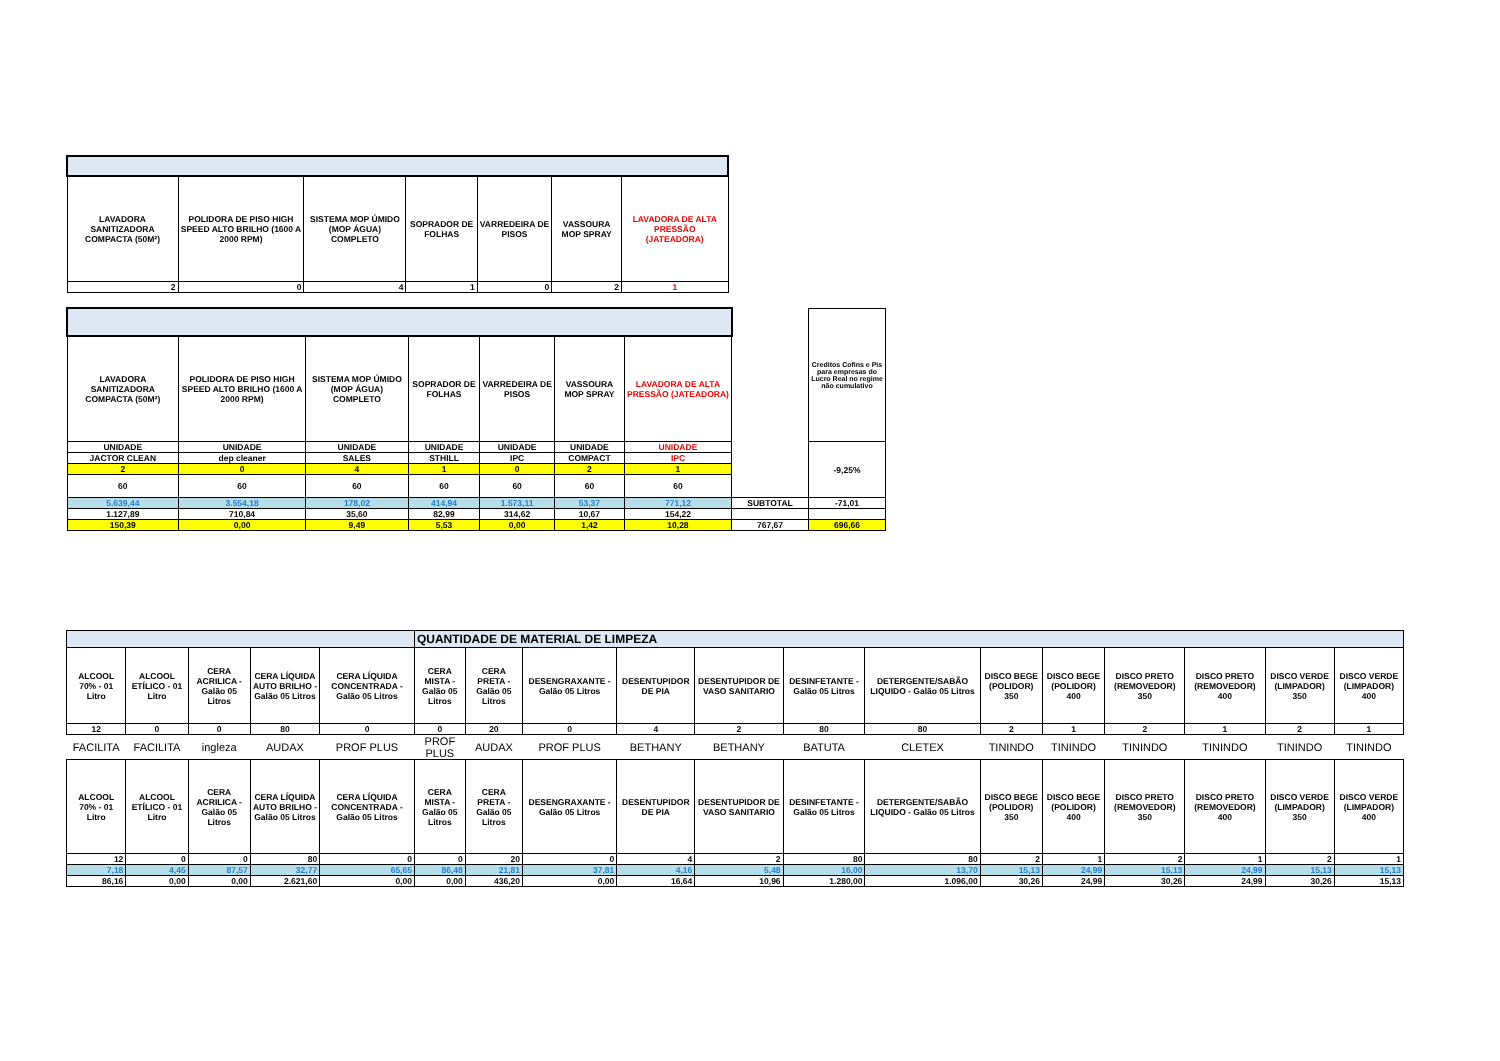| LAVADORA SANITIZADORA COMPACTA (50M²) | POLIDORA DE PISO HIGH SPEED ALTO BRILHO (1600 A 2000 RPM) | SISTEMA MOP ÚMIDO (MOP ÁGUA) COMPLETO | SOPRADOR DE FOLHAS | VARREDEIRA DE PISOS | VASSOURA MOP SPRAY | LAVADORA DE ALTA PRESSÃO (JATEADORA) |
| 2 | 0 | 4 | 1 | 0 | 2 | 1 |
| | | | | | | | | Creditos Cofins e Pis para empresas do Lucro Real no regime não cumulativo |
| LAVADORA SANITIZADORA COMPACTA (50M²) | POLIDORA DE PISO HIGH SPEED ALTO BRILHO (1600 A 2000 RPM) | SISTEMA MOP ÚMIDO (MOP ÁGUA) COMPLETO | SOPRADOR DE FOLHAS | VARREDEIRA DE PISOS | VASSOURA MOP SPRAY | LAVADORA DE ALTA PRESSÃO (JATEADORA) | | |
| UNIDADE | UNIDADE | UNIDADE | UNIDADE | UNIDADE | UNIDADE | UNIDADE | | -9,25% |
| JACTOR CLEAN | dep cleaner | SALES | STHILL | IPC | COMPACT | IPC | | |
| 2 | 0 | 4 | 1 | 0 | 2 | 1 | | |
| 60 | 60 | 60 | 60 | 60 | 60 | 60 | | |
| 5.639,44 | 3.554,18 | 178,02 | 414,94 | 1.573,11 | 53,37 | 771,12 | SUBTOTAL | -71,01 |
| 1.127,89 | 710,84 | 35,60 | 82,99 | 314,62 | 10,67 | 154,22 | | |
| 150,39 | 0,00 | 9,49 | 5,53 | 0,00 | 1,42 | 10,28 | 767,67 | 696,66 |
| | | | | | QUANTIDADE DE MATERIAL DE LIMPEZA | | | | | | | | | | | | |
| ALCOOL 70% - 01 Litro | ALCOOL ETÍLICO - 01 Litro | CERA ACRILICA - Galão 05 Litros | CERA LÍQUIDA AUTO BRILHO - Galão 05 Litros | CERA LÍQUIDA CONCENTRADA - Galão 05 Litros | CERA MISTA - Galão 05 Litros | CERA PRETA - Galão 05 Litros | DESENGRAXANTE - Galão 05 Litros | DESENTUPIDOR DE PIA | DESENTUPIDOR DE VASO SANITARIO | DESINFETANTE - Galão 05 Litros | DETERGENTE/SABÃO LIQUIDO - Galão 05 Litros | DISCO BEGE (POLIDOR) 350 | DISCO BEGE (POLIDOR) 400 | DISCO PRETO (REMOVEDOR) 350 | DISCO PRETO (REMOVEDOR) 400 | DISCO VERDE (LIMPADOR) 350 | DISCO VERDE (LIMPADOR) 400 |
| 12 | 0 | 0 | 80 | 0 | 0 | 20 | 0 | 4 | 2 | 80 | 80 | 2 | 1 | 2 | 1 | 2 | 1 |
| FACILITA | FACILITA | ingleza | AUDAX | PROF PLUS | PROF PLUS | AUDAX | PROF PLUS | BETHANY | BETHANY | BATUTA | CLETEX | TININDO | TININDO | TININDO | TININDO | TININDO | TININDO |
| ALCOOL 70% - 01 Litro | ALCOOL ETÍLICO - 01 Litro | CERA ACRILICA - Galão 05 Litros | CERA LÍQUIDA AUTO BRILHO - Galão 05 Litros | CERA LÍQUIDA CONCENTRADA - Galão 05 Litros | CERA MISTA - Galão 05 Litros | CERA PRETA - Galão 05 Litros | DESENGRAXANTE - Galão 05 Litros | DESENTUPIDOR DE PIA | DESENTUPIDOR DE VASO SANITARIO | DESINFETANTE - Galão 05 Litros | DETERGENTE/SABÃO LIQUIDO - Galão 05 Litros | DISCO BEGE (POLIDOR) 350 | DISCO BEGE (POLIDOR) 400 | DISCO PRETO (REMOVEDOR) 350 | DISCO PRETO (REMOVEDOR) 400 | DISCO VERDE (LIMPADOR) 350 | DISCO VERDE (LIMPADOR) 400 |
| 12 | 0 | 0 | 80 | 0 | 0 | 20 | 0 | 4 | 2 | 80 | 80 | 2 | 1 | 2 | 1 | 2 | 1 |
| 7,18 | 4,45 | 87,57 | 32,77 | 65,65 | 86,48 | 21,81 | 37,81 | 4,16 | 5,48 | 16,00 | 13,70 | 15,13 | 24,99 | 15,13 | 24,99 | 15,13 | 15,13 |
| 86,16 | 0,00 | 0,00 | 2.621,60 | 0,00 | 0,00 | 436,20 | 0,00 | 16,64 | 10,96 | 1.280,00 | 1.096,00 | 30,26 | 24,99 | 30,26 | 24,99 | 30,26 | 15,13 |